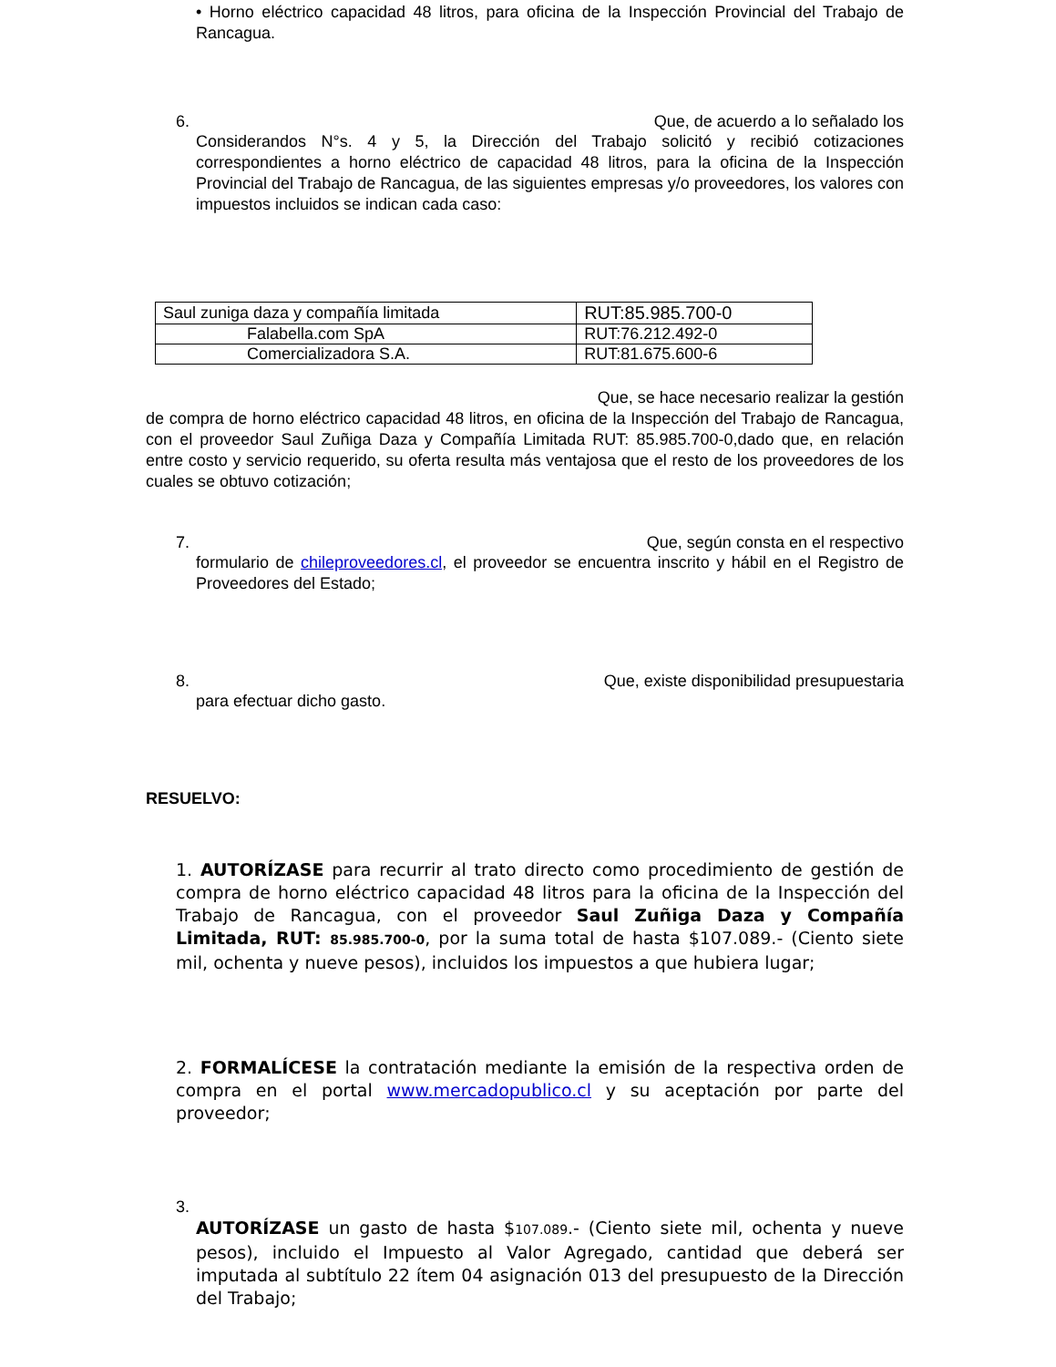• Horno eléctrico capacidad 48 litros, para oficina de la Inspección Provincial del Trabajo de Rancagua.
6. Que, de acuerdo a lo señalado los
Considerandos N°s. 4 y 5, la Dirección del Trabajo solicitó y recibió cotizaciones correspondientes a horno eléctrico de capacidad 48 litros, para la oficina de la Inspección Provincial del Trabajo de Rancagua, de las siguientes empresas y/o proveedores, los valores con impuestos incluidos se indican cada caso:
| Saul zuniga daza y compañía limitada | RUT:85.985.700-0 |
| Falabella.com SpA | RUT:76.212.492-0 |
| Comercializadora S.A. | RUT:81.675.600-6 |
Que, se hace necesario realizar la gestión
de compra de horno eléctrico capacidad 48 litros, en oficina de la Inspección del Trabajo de Rancagua, con el proveedor Saul Zuñiga Daza y Compañía Limitada RUT: 85.985.700-0,dado que, en relación entre costo y servicio requerido, su oferta resulta más ventajosa que el resto de los proveedores de los cuales se obtuvo cotización;
7. Que, según consta en el respectivo
formulario de chileproveedores.cl, el proveedor se encuentra inscrito y hábil en el Registro de Proveedores del Estado;
8. Que, existe disponibilidad presupuestaria
para efectuar dicho gasto.
RESUELVO:
1. AUTORÍZASE para recurrir al trato directo como procedimiento de gestión de compra de horno eléctrico capacidad 48 litros para la oficina de la Inspección del Trabajo de Rancagua, con el proveedor Saul Zuñiga Daza y Compañía Limitada, RUT: 85.985.700-0, por la suma total de hasta $107.089.- (Ciento siete mil, ochenta y nueve pesos), incluidos los impuestos a que hubiera lugar;
2. FORMALÍCESE la contratación mediante la emisión de la respectiva orden de compra en el portal www.mercadopublico.cl y su aceptación por parte del proveedor;
3.
AUTORÍZASE un gasto de hasta $107.089.- (Ciento siete mil, ochenta y nueve pesos), incluido el Impuesto al Valor Agregado, cantidad que deberá ser imputada al subtítulo 22 ítem 04 asignación 013 del presupuesto de la Dirección del Trabajo;